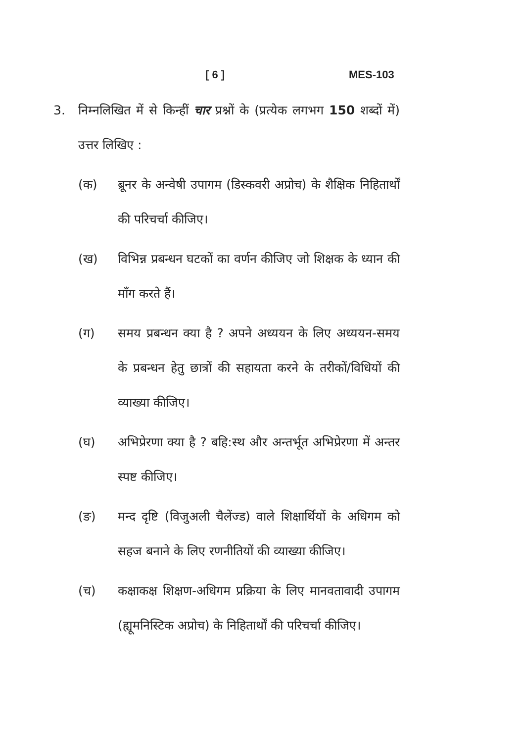[ 6 ] MES-103
3. निम्नलिखित में से किन्हीं चार प्रश्नों के (प्रत्येक लगभग 150 शब्दों में) उत्तर लिखिए :
(क) ब्रूनर के अन्वेषी उपागम (डिस्कवरी अप्रोच) के शैक्षिक निहितार्थों की परिचर्चा कीजिए।
(ख) विभिन्न प्रबन्धन घटकों का वर्णन कीजिए जो शिक्षक के ध्यान की माँग करते हैं।
(ग) समय प्रबन्धन क्या है ? अपने अध्ययन के लिए अध्ययन-समय के प्रबन्धन हेतु छात्रों की सहायता करने के तरीकों/विधियों की व्याख्या कीजिए।
(घ) अभिप्रेरणा क्या है ? बहि:स्थ और अन्तर्भूत अभिप्रेरणा में अन्तर स्पष्ट कीजिए।
(ङ) मन्द दृष्टि (विजुअली चैलेंज्ड) वाले शिक्षार्थियों के अधिगम को सहज बनाने के लिए रणनीतियों की व्याख्या कीजिए।
(च) कक्षाकक्ष शिक्षण-अधिगम प्रक्रिया के लिए मानवतावादी उपागम (ह्यूमनिस्टिक अप्रोच) के निहितार्थों की परिचर्चा कीजिए।